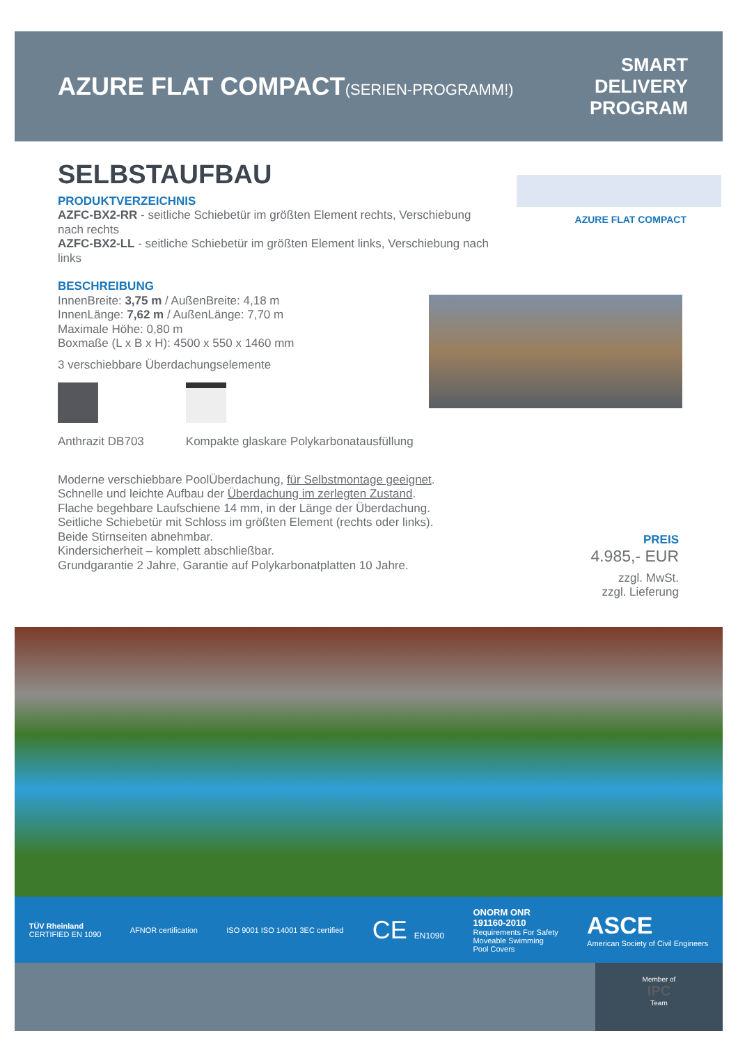AZURE FLAT COMPACT(SERIEN-PROGRAMM!)
SMART
DELIVERY
PROGRAM
SELBSTAUFBAU
PRODUKTVERZEICHNIS
AZFC-BX2-RR - seitliche Schiebetür im größten Element rechts, Verschiebung nach rechts
AZFC-BX2-LL - seitliche Schiebetür im größten Element links, Verschiebung nach links
BESCHREIBUNG
InnenBreite: 3,75 m / AußenBreite: 4,18 m
InnenLänge: 7,62 m / AußenLänge: 7,70 m
Maximale Höhe: 0,80 m
Boxmaße (L x B x H): 4500 x 550 x 1460 mm
3 verschiebbare Überdachungselemente
Anthrazit DB703 Kompakte glaskare Polykarbonatausfüllung
Moderne verschiebbare PoolÜberdachung, für Selbstmontage geeignet.
Schnelle und leichte Aufbau der Überdachung im zerlegten Zustand.
Flache begehbare Laufschiene 14 mm, in der Länge der Überdachung.
Seitliche Schiebetür mit Schloss im größten Element (rechts oder links).
Beide Stirnseiten abnehmbar.
Kindersicherheit – komplett abschließbar.
Grundgarantie 2 Jahre, Garantie auf Polykarbonatplatten 10 Jahre.
AZURE FLAT COMPACT
PREIS
4.985,- EUR
zzgl. MwSt.
zzgl. Lieferung
TÜV Rheinland
CERTIFIED EN 1090
AFNOR certification
ISO 9001 ISO 14001 3EC certified
CE EN1090
ONORM ONR
191160-2010
Requirements For Safety
Moveable Swimming
Pool Covers
ASCE
American Society of Civil Engineers
Member of
IPC
Team